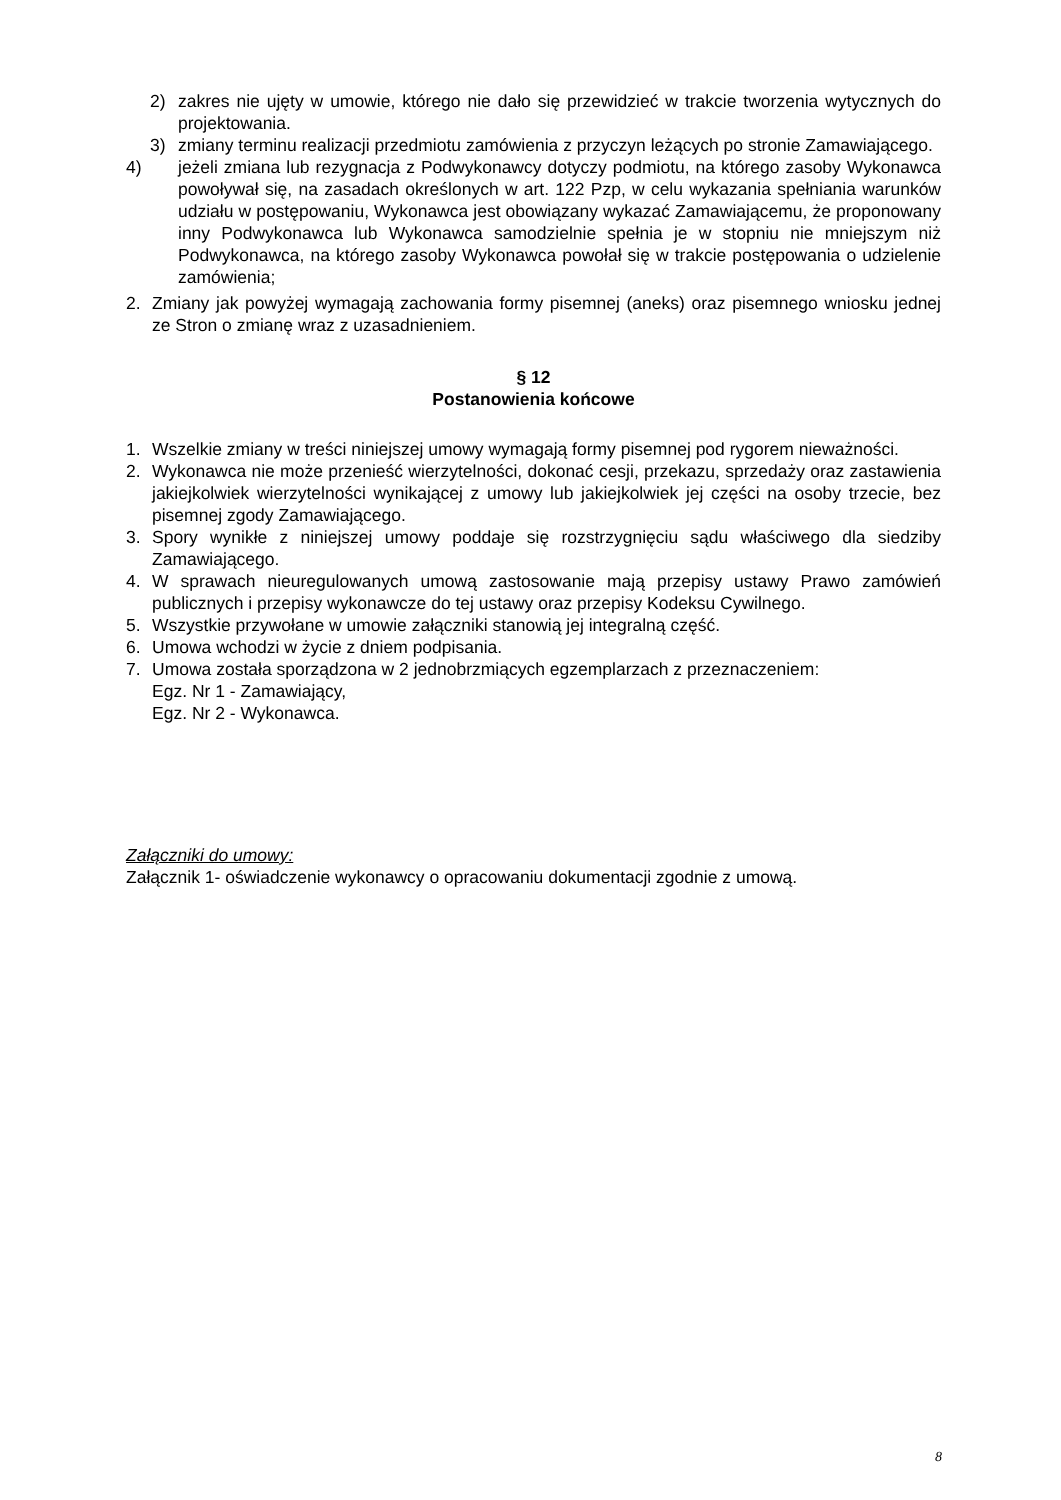2) zakres nie ujęty w umowie, którego nie dało się przewidzieć w trakcie tworzenia wytycznych do projektowania.
3) zmiany terminu realizacji przedmiotu zamówienia z przyczyn leżących po stronie Zamawiającego.
4) jeżeli zmiana lub rezygnacja z Podwykonawcy dotyczy podmiotu, na którego zasoby Wykonawca powoływał się, na zasadach określonych w art. 122 Pzp, w celu wykazania spełniania warunków udziału w postępowaniu, Wykonawca jest obowiązany wykazać Zamawiającemu, że proponowany inny Podwykonawca lub Wykonawca samodzielnie spełnia je w stopniu nie mniejszym niż Podwykonawca, na którego zasoby Wykonawca powołał się w trakcie postępowania o udzielenie zamówienia;
2. Zmiany jak powyżej wymagają zachowania formy pisemnej (aneks) oraz pisemnego wniosku jednej ze Stron o zmianę wraz z uzasadnieniem.
§ 12
Postanowienia końcowe
1. Wszelkie zmiany w treści niniejszej umowy wymagają formy pisemnej pod rygorem nieważności.
2. Wykonawca nie może przenieść wierzytelności, dokonać cesji, przekazu, sprzedaży oraz zastawienia jakiejkolwiek wierzytelności wynikającej z umowy lub jakiejkolwiek jej części na osoby trzecie, bez pisemnej zgody Zamawiającego.
3. Spory wynikłe z niniejszej umowy poddaje się rozstrzygnięciu sądu właściwego dla siedziby Zamawiającego.
4. W sprawach nieuregulowanych umową zastosowanie mają przepisy ustawy Prawo zamówień publicznych i przepisy wykonawcze do tej ustawy oraz przepisy Kodeksu Cywilnego.
5. Wszystkie przywołane w umowie załączniki stanowią jej integralną część.
6. Umowa wchodzi w życie z dniem podpisania.
7. Umowa została sporządzona w 2 jednobrzmiących egzemplarzach z przeznaczeniem:
Egz. Nr 1 - Zamawiający,
Egz. Nr 2 - Wykonawca.
Załączniki do umowy:
Załącznik 1- oświadczenie wykonawcy o opracowaniu dokumentacji zgodnie z umową.
8